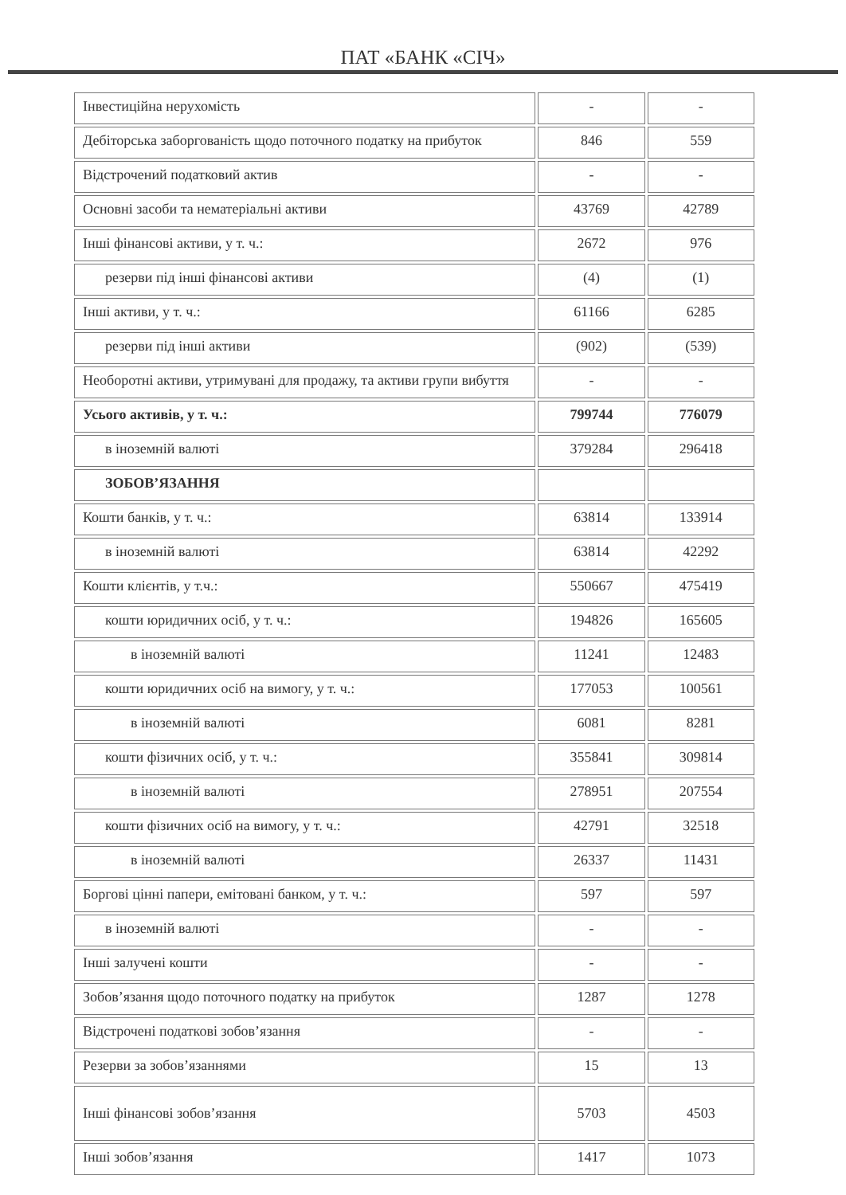ПАТ «БАНК «СІЧ»
| Інвестиційна нерухомість | - | - |
| Дебіторська заборгованість щодо поточного податку на прибуток | 846 | 559 |
| Відстрочений податковий актив | - | - |
| Основні засоби та нематеріальні активи | 43769 | 42789 |
| Інші фінансові активи, у т. ч.: | 2672 | 976 |
| резерви під інші фінансові активи | (4) | (1) |
| Інші активи, у т. ч.: | 61166 | 6285 |
| резерви під інші активи | (902) | (539) |
| Необоротні активи, утримувані для продажу, та активи групи вибуття | - | - |
| Усього активів, у т. ч.: | 799744 | 776079 |
| в іноземній валюті | 379284 | 296418 |
| ЗОБОВ’ЯЗАННЯ | | |
| Кошти банків, у т. ч.: | 63814 | 133914 |
| в іноземній валюті | 63814 | 42292 |
| Кошти клієнтів, у т.ч.: | 550667 | 475419 |
| кошти юридичних осіб, у т. ч.: | 194826 | 165605 |
| в іноземній валюті | 11241 | 12483 |
| кошти юридичних осіб на вимогу, у т. ч.: | 177053 | 100561 |
| в іноземній валюті | 6081 | 8281 |
| кошти фізичних осіб, у т. ч.: | 355841 | 309814 |
| в іноземній валюті | 278951 | 207554 |
| кошти фізичних осіб на вимогу, у т. ч.: | 42791 | 32518 |
| в іноземній валюті | 26337 | 11431 |
| Боргові цінні папери, емітовані банком, у т. ч.: | 597 | 597 |
| в іноземній валюті | - | - |
| Інші залучені кошти | - | - |
| Зобов’язання щодо поточного податку на прибуток | 1287 | 1278 |
| Відстрочені податкові зобов’язання | - | - |
| Резерви за зобов’язаннями | 15 | 13 |
| Інші фінансові зобов’язання | 5703 | 4503 |
| Інші зобов’язання | 1417 | 1073 |